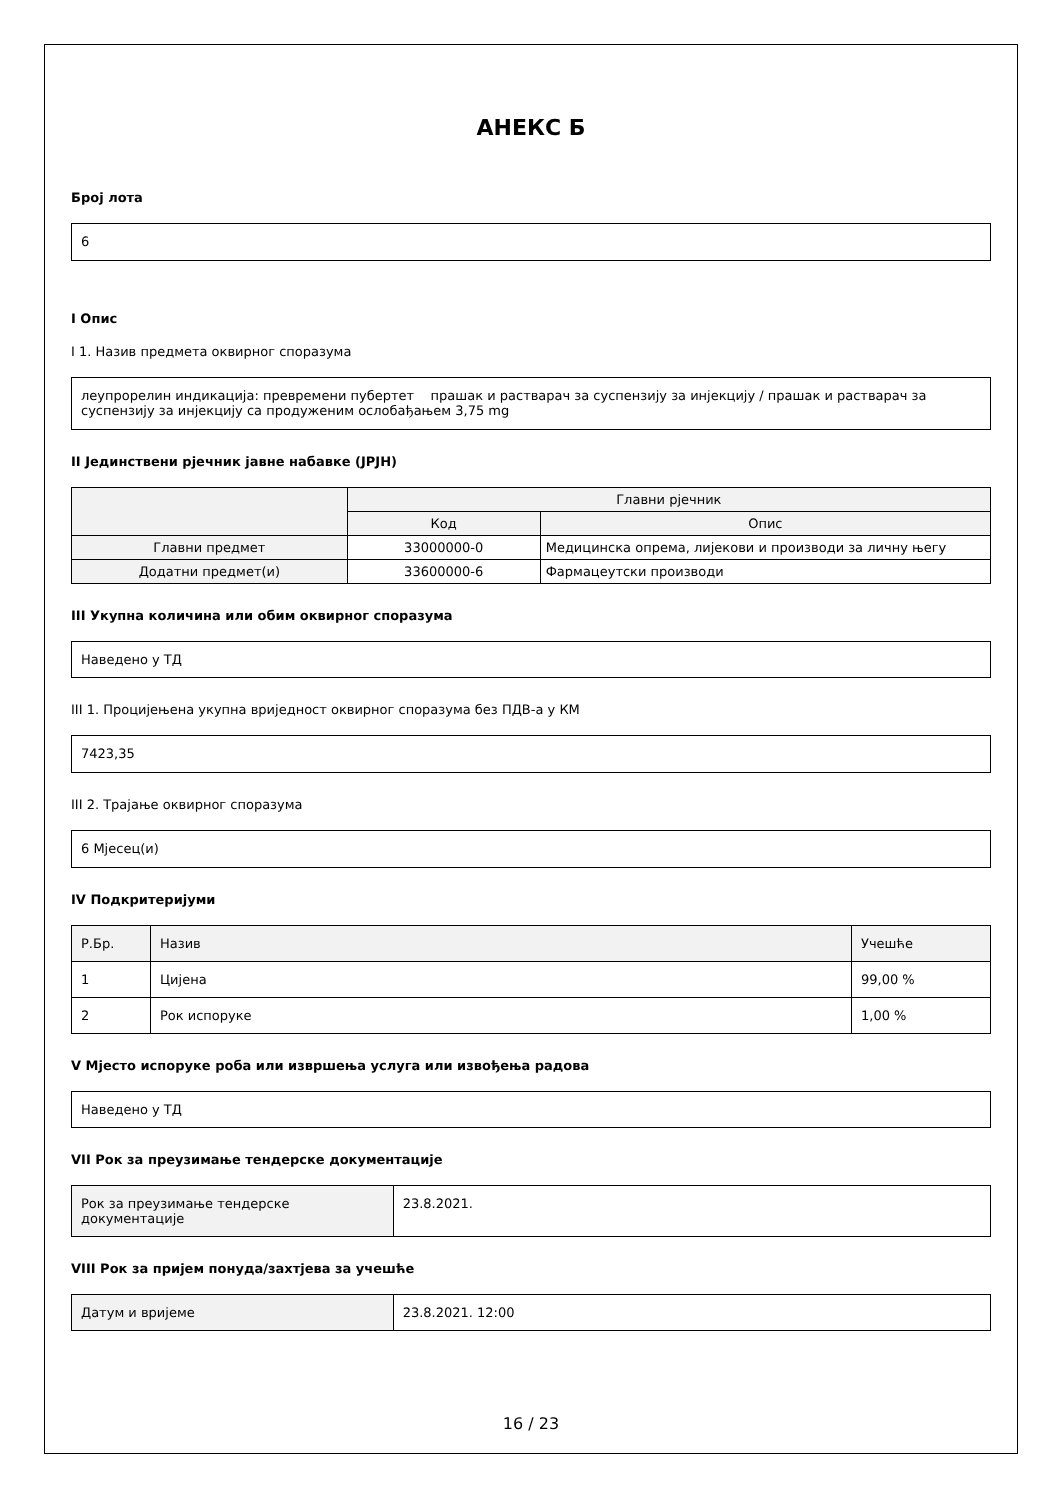АНЕКС Б
Број лота
6
I Опис
I 1. Назив предмета оквирног споразума
леупрорелин индикација: превремени пубертет прашак и растварач за суспензију за инјекцију / прашак и растварач за суспензију за инјекцију са продуженим ослобађањем 3,75 mg
II Јединствени рјечник јавне набавке (JPJH)
| | Главни рјечник | |
| --- | --- | --- |
| | Код | Опис |
| Главни предмет | 33000000-0 | Медицинска опрема, лијекови и производи за личну његу |
| Додатни предмет(и) | 33600000-6 | Фармацеутски производи |
III Укупна количина или обим оквирног споразума
Наведено у ТД
III 1. Процијењена укупна вриједност оквирног споразума без ПДВ-а у КМ
7423,35
III 2. Трајање оквирног споразума
6 Мјесец(и)
IV Подкритеријуми
| Р.Бр. | Назив | Учешће |
| 1 | Цијена | 99,00 % |
| 2 | Рок испоруке | 1,00 % |
V Мјесто испоруке роба или извршења услуга или извођења радова
Наведено у ТД
VII Рок за преузимање тендерске документације
| Рок за преузимање тендерске документације | 23.8.2021. |
VIII Рок за пријем понуда/захтјева за учешће
| Датум и вријеме | 23.8.2021. 12:00 |
16 / 23